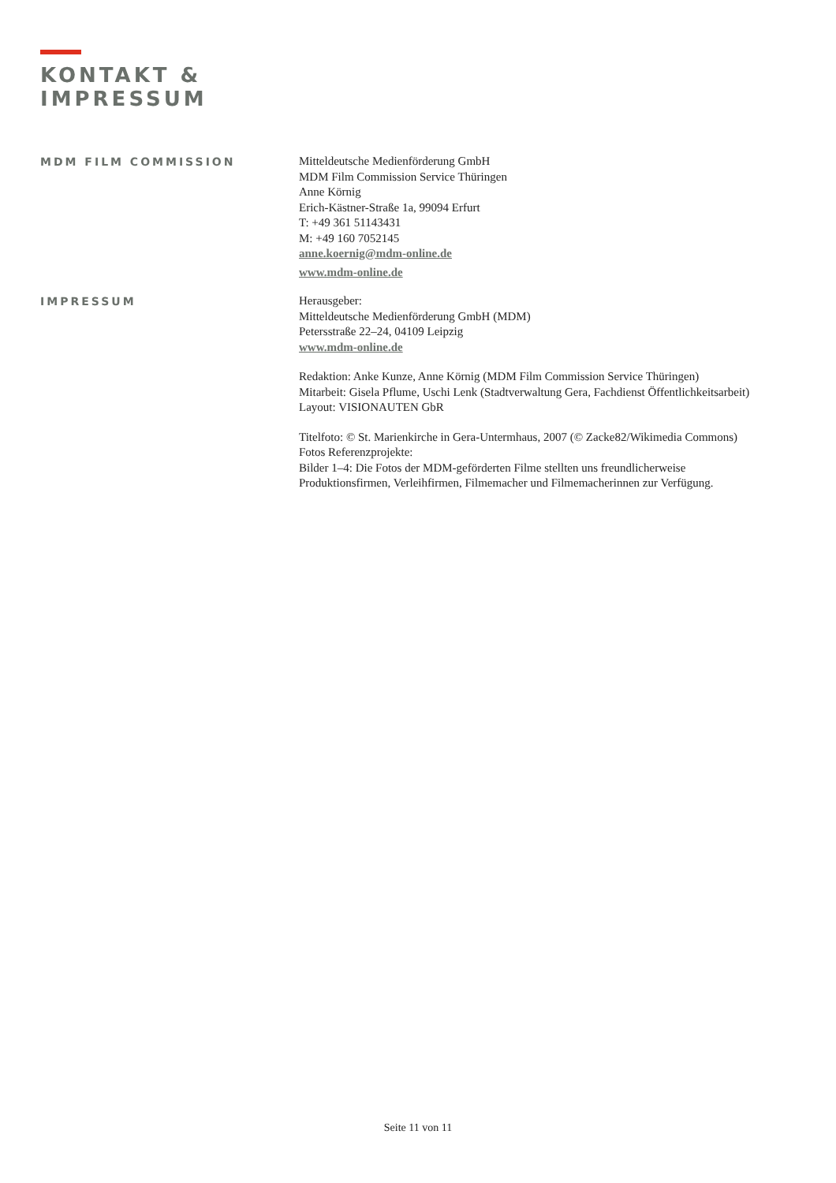KONTAKT &
IMPRESSUM
MDM FILM COMMISSION
Mitteldeutsche Medienförderung GmbH
MDM Film Commission Service Thüringen
Anne Körnig
Erich-Kästner-Straße 1a, 99094 Erfurt
T: +49 361 51143431
M: +49 160 7052145
anne.koernig@mdm-online.de
www.mdm-online.de
IMPRESSUM
Herausgeber:
Mitteldeutsche Medienförderung GmbH (MDM)
Petersstraße 22–24, 04109 Leipzig
www.mdm-online.de
Redaktion: Anke Kunze, Anne Körnig (MDM Film Commission Service Thüringen)
Mitarbeit: Gisela Pflume, Uschi Lenk (Stadtverwaltung Gera, Fachdienst Öffentlichkeitsarbeit)
Layout: VISIONAUTEN GbR
Titelfoto: © St. Marienkirche in Gera-Untermhaus, 2007 (© Zacke82/Wikimedia Commons)
Fotos Referenzprojekte:
Bilder 1–4: Die Fotos der MDM-geförderten Filme stellten uns freundlicherweise
Produktionsfirmen, Verleihfirmen, Filmemacher und Filmemacherinnen zur Verfügung.
Seite 11 von 11